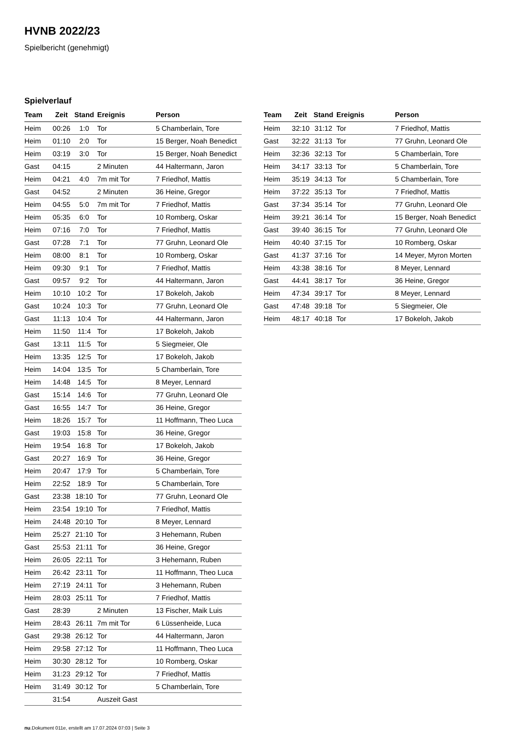HVNB 2022/23
Spielbericht (genehmigt)
Spielverlauf
| Team | Zeit | Stand | Ereignis | Person |
| --- | --- | --- | --- | --- |
| Heim | 00:26 | 1:0 | Tor | 5 Chamberlain, Tore |
| Heim | 01:10 | 2:0 | Tor | 15 Berger, Noah Benedict |
| Heim | 03:19 | 3:0 | Tor | 15 Berger, Noah Benedict |
| Gast | 04:15 | | 2 Minuten | 44 Haltermann, Jaron |
| Heim | 04:21 | 4:0 | 7m mit Tor | 7 Friedhof, Mattis |
| Gast | 04:52 | | 2 Minuten | 36 Heine, Gregor |
| Heim | 04:55 | 5:0 | 7m mit Tor | 7 Friedhof, Mattis |
| Heim | 05:35 | 6:0 | Tor | 10 Romberg, Oskar |
| Heim | 07:16 | 7:0 | Tor | 7 Friedhof, Mattis |
| Gast | 07:28 | 7:1 | Tor | 77 Gruhn, Leonard Ole |
| Heim | 08:00 | 8:1 | Tor | 10 Romberg, Oskar |
| Heim | 09:30 | 9:1 | Tor | 7 Friedhof, Mattis |
| Gast | 09:57 | 9:2 | Tor | 44 Haltermann, Jaron |
| Heim | 10:10 | 10:2 | Tor | 17 Bokeloh, Jakob |
| Gast | 10:24 | 10:3 | Tor | 77 Gruhn, Leonard Ole |
| Gast | 11:13 | 10:4 | Tor | 44 Haltermann, Jaron |
| Heim | 11:50 | 11:4 | Tor | 17 Bokeloh, Jakob |
| Gast | 13:11 | 11:5 | Tor | 5 Siegmeier, Ole |
| Heim | 13:35 | 12:5 | Tor | 17 Bokeloh, Jakob |
| Heim | 14:04 | 13:5 | Tor | 5 Chamberlain, Tore |
| Heim | 14:48 | 14:5 | Tor | 8 Meyer, Lennard |
| Gast | 15:14 | 14:6 | Tor | 77 Gruhn, Leonard Ole |
| Gast | 16:55 | 14:7 | Tor | 36 Heine, Gregor |
| Heim | 18:26 | 15:7 | Tor | 11 Hoffmann, Theo Luca |
| Gast | 19:03 | 15:8 | Tor | 36 Heine, Gregor |
| Heim | 19:54 | 16:8 | Tor | 17 Bokeloh, Jakob |
| Gast | 20:27 | 16:9 | Tor | 36 Heine, Gregor |
| Heim | 20:47 | 17:9 | Tor | 5 Chamberlain, Tore |
| Heim | 22:52 | 18:9 | Tor | 5 Chamberlain, Tore |
| Gast | 23:38 | 18:10 | Tor | 77 Gruhn, Leonard Ole |
| Heim | 23:54 | 19:10 | Tor | 7 Friedhof, Mattis |
| Heim | 24:48 | 20:10 | Tor | 8 Meyer, Lennard |
| Heim | 25:27 | 21:10 | Tor | 3 Hehemann, Ruben |
| Gast | 25:53 | 21:11 | Tor | 36 Heine, Gregor |
| Heim | 26:05 | 22:11 | Tor | 3 Hehemann, Ruben |
| Heim | 26:42 | 23:11 | Tor | 11 Hoffmann, Theo Luca |
| Heim | 27:19 | 24:11 | Tor | 3 Hehemann, Ruben |
| Heim | 28:03 | 25:11 | Tor | 7 Friedhof, Mattis |
| Gast | 28:39 | | 2 Minuten | 13 Fischer, Maik Luis |
| Heim | 28:43 | 26:11 | 7m mit Tor | 6 Lüssenheide, Luca |
| Gast | 29:38 | 26:12 | Tor | 44 Haltermann, Jaron |
| Heim | 29:58 | 27:12 | Tor | 11 Hoffmann, Theo Luca |
| Heim | 30:30 | 28:12 | Tor | 10 Romberg, Oskar |
| Heim | 31:23 | 29:12 | Tor | 7 Friedhof, Mattis |
| Heim | 31:49 | 30:12 | Tor | 5 Chamberlain, Tore |
| | 31:54 | | Auszeit Gast | |
| Team | Zeit | Stand | Ereignis | Person |
| --- | --- | --- | --- | --- |
| Heim | 32:10 | 31:12 | Tor | 7 Friedhof, Mattis |
| Gast | 32:22 | 31:13 | Tor | 77 Gruhn, Leonard Ole |
| Heim | 32:36 | 32:13 | Tor | 5 Chamberlain, Tore |
| Heim | 34:17 | 33:13 | Tor | 5 Chamberlain, Tore |
| Heim | 35:19 | 34:13 | Tor | 5 Chamberlain, Tore |
| Heim | 37:22 | 35:13 | Tor | 7 Friedhof, Mattis |
| Gast | 37:34 | 35:14 | Tor | 77 Gruhn, Leonard Ole |
| Heim | 39:21 | 36:14 | Tor | 15 Berger, Noah Benedict |
| Gast | 39:40 | 36:15 | Tor | 77 Gruhn, Leonard Ole |
| Heim | 40:40 | 37:15 | Tor | 10 Romberg, Oskar |
| Gast | 41:37 | 37:16 | Tor | 14 Meyer, Myron Morten |
| Heim | 43:38 | 38:16 | Tor | 8 Meyer, Lennard |
| Gast | 44:41 | 38:17 | Tor | 36 Heine, Gregor |
| Heim | 47:34 | 39:17 | Tor | 8 Meyer, Lennard |
| Gast | 47:48 | 39:18 | Tor | 5 Siegmeier, Ole |
| Heim | 48:17 | 40:18 | Tor | 17 Bokeloh, Jakob |
nu.Dokument 011e, erstellt am 17.07.2024 07:03 | Seite 3